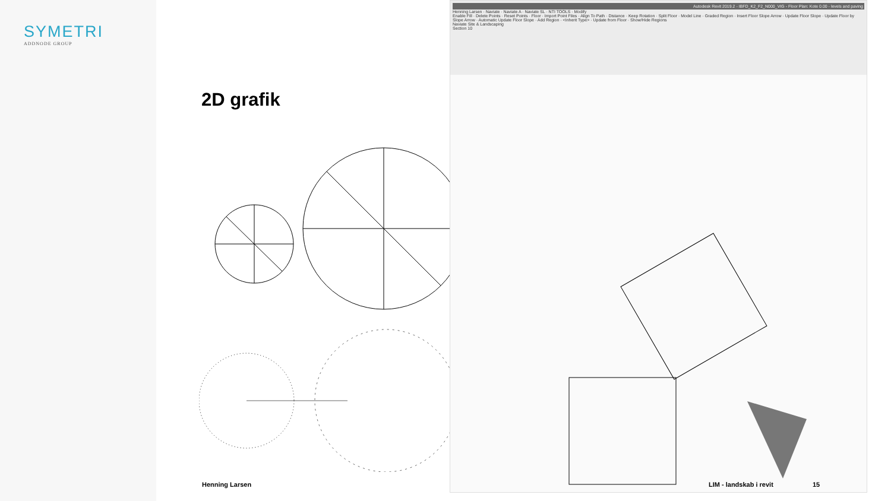SYMETRI
ADDNODE GROUP
2D grafik
Autodesk Revit 2019.2 - IBFD_K2_F2_N000_VIG - Floor Plan: Kote 0.00 - levels and paving
Henning Larsen · Naviate · Naviate A · Naviate SL · NTI TOOLS · Modify
Enable Fill · Delete Points · Reset Points · Floor · Import Point Files · Align To Path · Distance · Keep Rotation · Split Floor · Model Line · Graded Region · Insert Floor Slope Arrow · Update Floor Slope · Update Floor by Slope Arrow · Automatic Update Floor Slope · Add Region · <Inherit Type> · Update from Floor · Show/Hide Regions
Naviate Site & Landscaping
Section 10
Henning Larsen LIM - landskab i revit 15